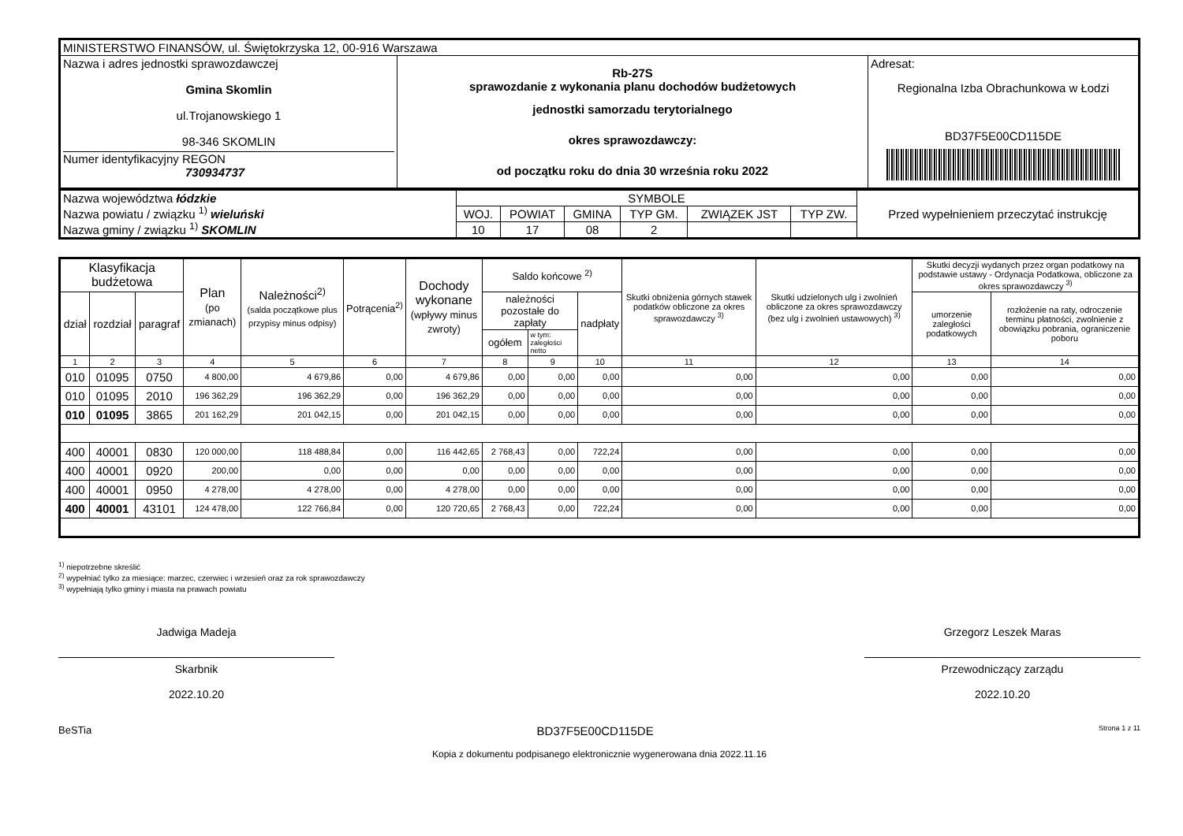| MINISTERSTWO FINANSÓW, ul. Świętokrzyska 12, 00-916 Warszawa | | |
| Nazwa i adres jednostki sprawozdawczej Gmina Skomlin ul.Trojanowskiego 1 98-346 SKOMLIN Numer identyfikacyjny REGON 730934737 | Rb-27S sprawozdanie z wykonania planu dochodów budżetowych jednostki samorzadu terytorialnego okres sprawozdawczy: od początku roku do dnia 30 września roku 2022 | Adresat: Regionalna Izba Obrachunkowa w Łodzi BD37F5E00CD115DE |
| Nazwa województwa łódzkie Nazwa powiatu / związku <sup>1)</sup> wieluński Nazwa gminy / związku <sup>1)</sup> SKOMLIN | SYMBOLE | | | | | | Przed wypełnieniem przeczytać instrukcję |
| | WOJ. | POWIAT | GMINA | TYP GM. | ZWIĄZEK JST | TYP ZW. | |
| | 10 | 17 | 08 | 2 | | | |
| Klasyfikacja budżetowa | | | Plan (po zmianach) | Należności<sup>2)</sup> (salda początkowe plus przypisy minus odpisy) | Potrącenia<sup>2)</sup> | Dochody wykonane (wpływy minus zwroty) | Saldo końcowe <sup>2)</sup> | | | Skutki obniżenia górnych stawek podatków obliczone za okres sprawozdawczy <sup>3)</sup> | Skutki udzielonych ulg i zwolnień obliczone za okres sprawozdawczy (bez ulg i zwolnień ustawowych) <sup>3)</sup> | Skutki decyzji wydanych przez organ podatkowy na podstawie ustawy - Ordynacja Podatkowa, obliczone za okres sprawozdawczy <sup>3)</sup> | |
| --- | --- | --- | --- | --- | --- | --- | --- | --- | --- | --- | --- | --- | --- |
| dział | rozdział | paragraf | | | | | należności pozostałe do zapłaty | | nadpłaty | | | umorzenie zaległości podatkowych | rozłożenie na raty, odroczenie terminu płatności, zwolnienie z obowiązku pobrania, ograniczenie poboru |
| | | | | | | | ogółem | w tym: zaległości netto | | | | | |
| 1 | 2 | 3 | 4 | 5 | 6 | 7 | 8 | 9 | 10 | 11 | 12 | 13 | 14 |
| 010 | 01095 | 0750 | 4 800,00 | 4 679,86 | 0,00 | 4 679,86 | 0,00 | 0,00 | 0,00 | 0,00 | 0,00 | 0,00 | 0,00 |
| 010 | 01095 | 2010 | 196 362,29 | 196 362,29 | 0,00 | 196 362,29 | 0,00 | 0,00 | 0,00 | 0,00 | 0,00 | 0,00 | 0,00 |
| 010 | 01095 | 3865 | 201 162,29 | 201 042,15 | 0,00 | 201 042,15 | 0,00 | 0,00 | 0,00 | 0,00 | 0,00 | 0,00 | 0,00 |
| 400 | 40001 | 0830 | 120 000,00 | 118 488,84 | 0,00 | 116 442,65 | 2 768,43 | 0,00 | 722,24 | 0,00 | 0,00 | 0,00 | 0,00 |
| 400 | 40001 | 0920 | 200,00 | 0,00 | 0,00 | 0,00 | 0,00 | 0,00 | 0,00 | 0,00 | 0,00 | 0,00 | 0,00 |
| 400 | 40001 | 0950 | 4 278,00 | 4 278,00 | 0,00 | 4 278,00 | 0,00 | 0,00 | 0,00 | 0,00 | 0,00 | 0,00 | 0,00 |
| 400 | 40001 | 43101 | 124 478,00 | 122 766,84 | 0,00 | 120 720,65 | 2 768,43 | 0,00 | 722,24 | 0,00 | 0,00 | 0,00 | 0,00 |
<sup>1)</sup> niepotrzebne skreślić
<sup>2)</sup> wypełniać tylko za miesiące: marzec, czerwiec i wrzesień oraz za rok sprawozdawczy
<sup>3)</sup> wypełniają tylko gminy i miasta na prawach powiatu
Jadwiga Madeja
Skarbnik
2022.10.20
Grzegorz Leszek Maras
Przewodniczący zarządu
2022.10.20
BeSTia BD37F5E00CD115DE Strona 1 z 11
Kopia z dokumentu podpisanego elektronicznie wygenerowana dnia 2022.11.16